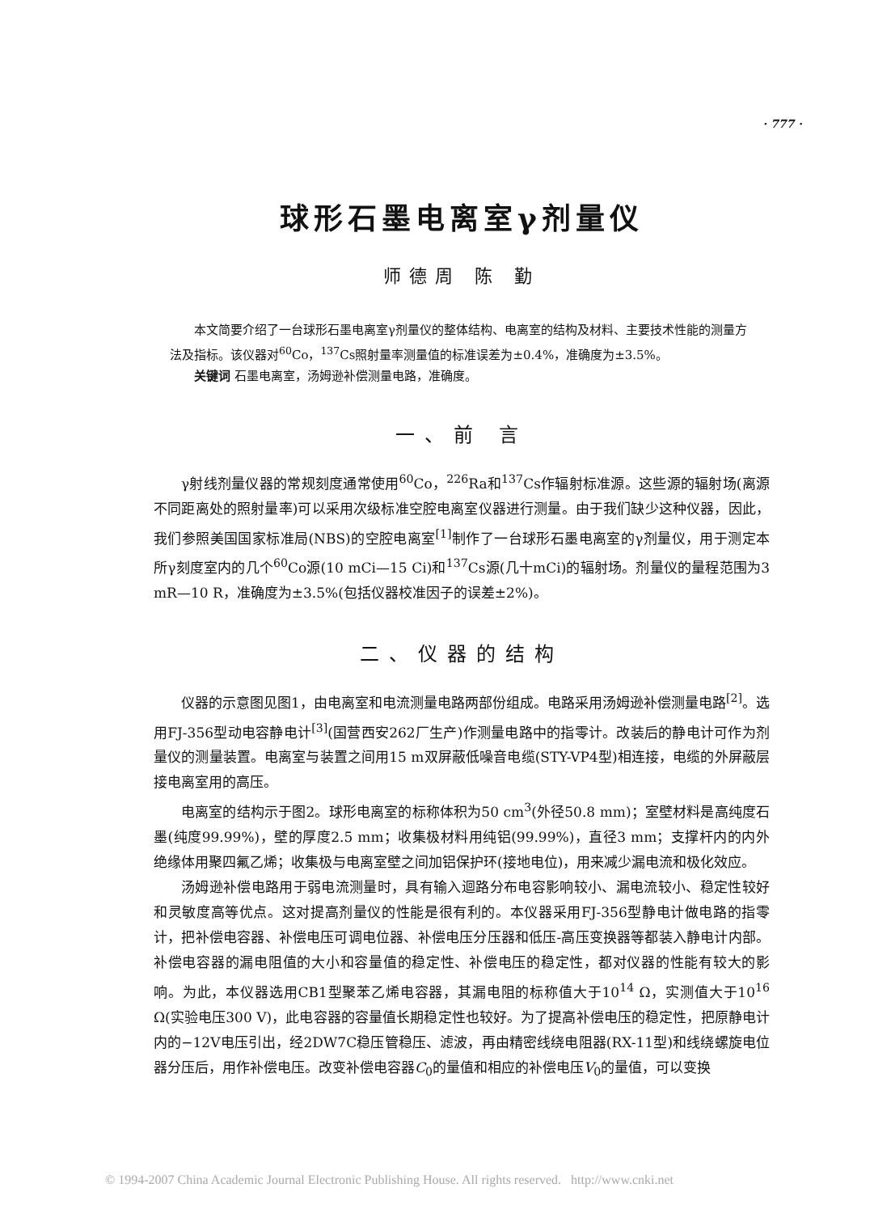· 777 ·
球形石墨电离室γ剂量仪
师德周 陈 勤
本文简要介绍了一台球形石墨电离室γ剂量仪的整体结构、电离室的结构及材料、主要技术性能的测量方法及指标。该仪器对<sup>60</sup>Co，<sup>137</sup>Cs照射量率测量值的标准误差为±0.4%，准确度为±3.5%。
关键词 石墨电离室，汤姆逊补偿测量电路，准确度。
一、前 言
γ射线剂量仪器的常规刻度通常使用<sup>60</sup>Co，<sup>226</sup>Ra和<sup>137</sup>Cs作辐射标准源。这些源的辐射场(离源不同距离处的照射量率)可以采用次级标准空腔电离室仪器进行测量。由于我们缺少这种仪器，因此，我们参照美国国家标准局(NBS)的空腔电离室<sup>[1]</sup>制作了一台球形石墨电离室的γ剂量仪，用于测定本所γ刻度室内的几个<sup>60</sup>Co源(10 mCi—15 Ci)和<sup>137</sup>Cs源(几十mCi)的辐射场。剂量仪的量程范围为3 mR—10 R，准确度为±3.5%(包括仪器校准因子的误差±2%)。
二、仪器的结构
仪器的示意图见图1，由电离室和电流测量电路两部份组成。电路采用汤姆逊补偿测量电路<sup>[2]</sup>。选用FJ-356型动电容静电计<sup>[3]</sup>(国营西安262厂生产)作测量电路中的指零计。改装后的静电计可作为剂量仪的测量装置。电离室与装置之间用15 m双屏蔽低噪音电缆(STY-VP4型)相连接，电缆的外屏蔽层接电离室用的高压。
电离室的结构示于图2。球形电离室的标称体积为50 cm<sup>3</sup>(外径50.8 mm)；室壁材料是高纯度石墨(纯度99.99%)，壁的厚度2.5 mm；收集极材料用纯铝(99.99%)，直径3 mm；支撑杆内的内外绝缘体用聚四氟乙烯；收集极与电离室壁之间加铝保护环(接地电位)，用来减少漏电流和极化效应。
汤姆逊补偿电路用于弱电流测量时，具有输入迴路分布电容影响较小、漏电流较小、稳定性较好和灵敏度高等优点。这对提高剂量仪的性能是很有利的。本仪器采用FJ-356型静电计做电路的指零计，把补偿电容器、补偿电压可调电位器、补偿电压分压器和低压-高压变换器等都装入静电计内部。补偿电容器的漏电阻值的大小和容量值的稳定性、补偿电压的稳定性，都对仪器的性能有较大的影响。为此，本仪器选用CB1型聚苯乙烯电容器，其漏电阻的标称值大于10<sup>14</sup> Ω，实测值大于10<sup>16</sup> Ω(实验电压300 V)，此电容器的容量值长期稳定性也较好。为了提高补偿电压的稳定性，把原静电计内的−12V电压引出，经2DW7C稳压管稳压、滤波，再由精密线绕电阻器(RX-11型)和线绕螺旋电位器分压后，用作补偿电压。改变补偿电容器C<sub>0</sub>的量值和相应的补偿电压V<sub>0</sub>的量值，可以变换
© 1994-2007 China Academic Journal Electronic Publishing House. All rights reserved. http://www.cnki.net